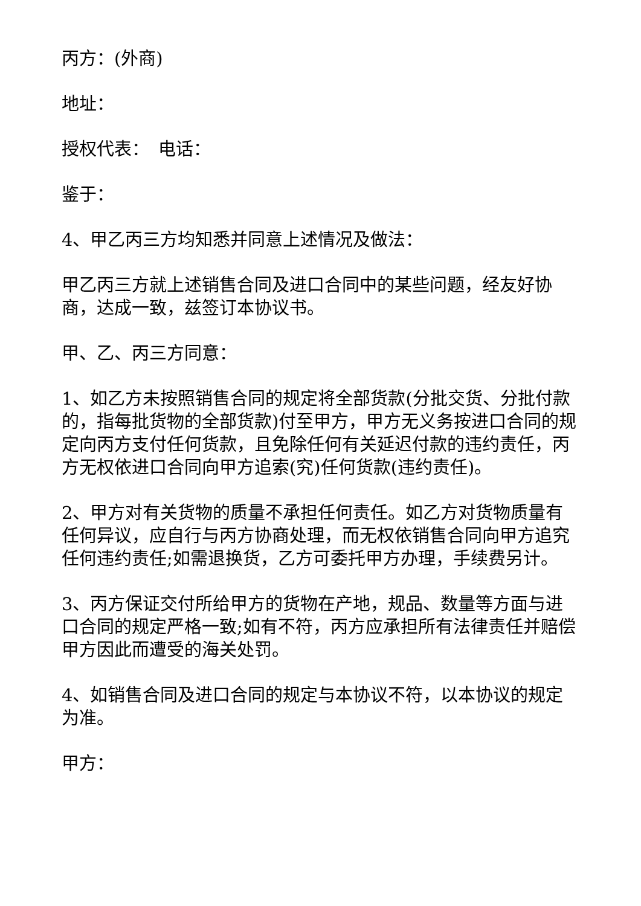丙方：(外商)
地址：
授权代表：　电话：
鉴于：
4、甲乙丙三方均知悉并同意上述情况及做法：
甲乙丙三方就上述销售合同及进口合同中的某些问题，经友好协商，达成一致，兹签订本协议书。
甲、乙、丙三方同意：
1、如乙方未按照销售合同的规定将全部货款(分批交货、分批付款的，指每批货物的全部货款)付至甲方，甲方无义务按进口合同的规定向丙方支付任何货款，且免除任何有关延迟付款的违约责任，丙方无权依进口合同向甲方追索(究)任何货款(违约责任)。
2、甲方对有关货物的质量不承担任何责任。如乙方对货物质量有任何异议，应自行与丙方协商处理，而无权依销售合同向甲方追究任何违约责任;如需退换货，乙方可委托甲方办理，手续费另计。
3、丙方保证交付所给甲方的货物在产地，规品、数量等方面与进口合同的规定严格一致;如有不符，丙方应承担所有法律责任并赔偿甲方因此而遭受的海关处罚。
4、如销售合同及进口合同的规定与本协议不符，以本协议的规定为准。
甲方：